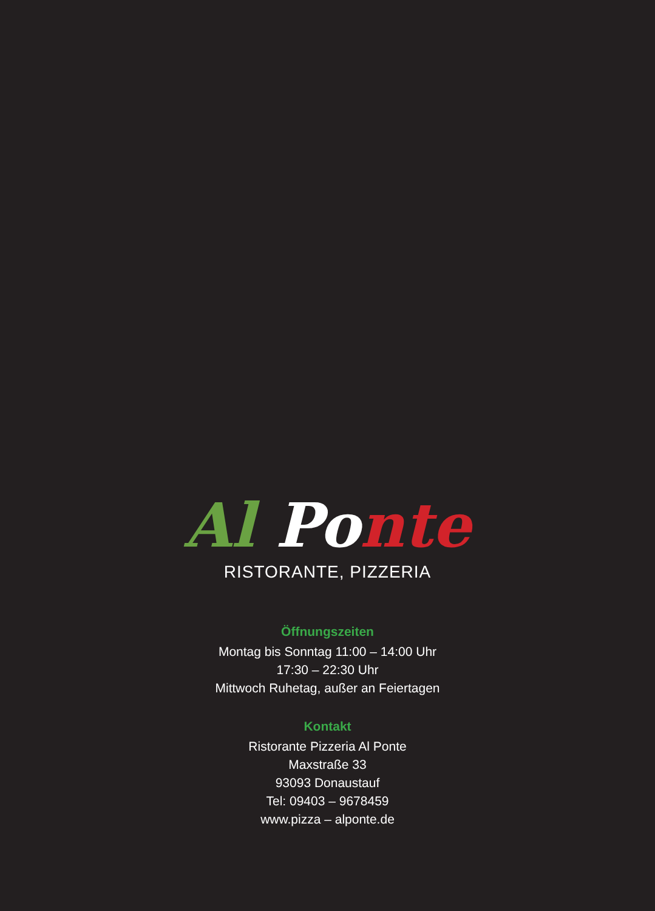Al Po nte
RISTORANTE, PIZZERIA
Öffnungszeiten
Montag bis Sonntag 11:00 – 14:00 Uhr
17:30 – 22:30 Uhr
Mittwoch Ruhetag, außer an Feiertagen
Kontakt
Ristorante Pizzeria Al Ponte
Maxstraße 33
93093 Donaustauf
Tel: 09403 – 9678459
www.pizza – alponte.de